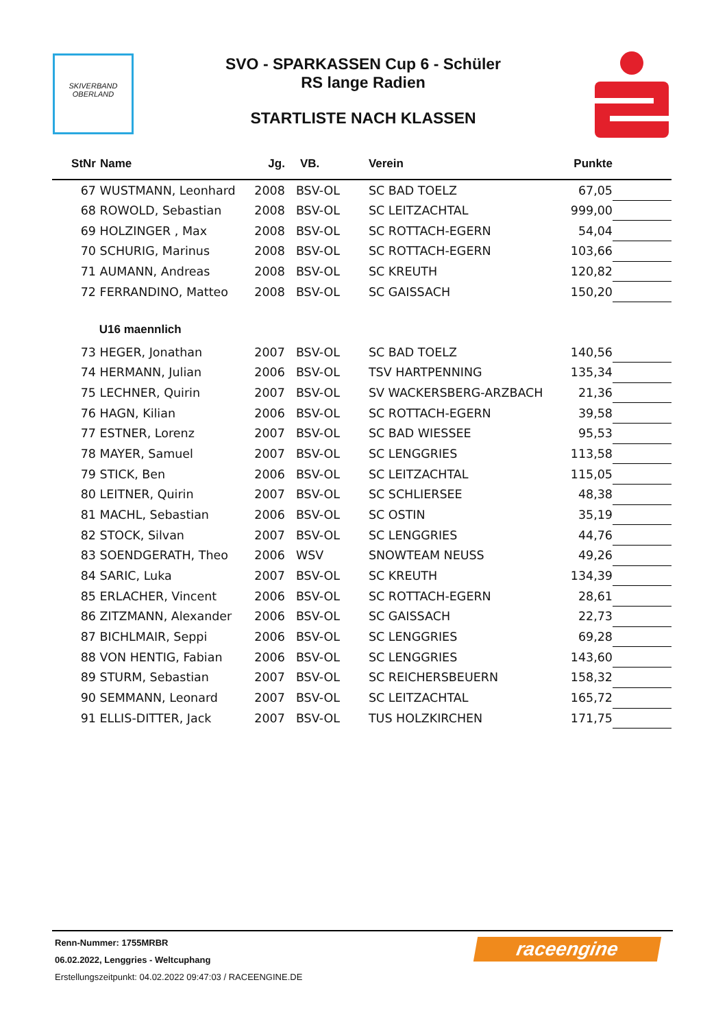SKIVERBAND
OBERLAND
SVO - SPARKASSEN Cup 6 - Schüler
RS lange Radien
STARTLISTE NACH KLASSEN
| StNr | Name | Jg. | VB. | Verein | Punkte | |
| --- | --- | --- | --- | --- | --- | --- |
| 67 | WUSTMANN, Leonhard | 2008 | BSV-OL | SC BAD TOELZ | 67,05 | |
| 68 | ROWOLD, Sebastian | 2008 | BSV-OL | SC LEITZACHTAL | 999,00 | |
| 69 | HOLZINGER , Max | 2008 | BSV-OL | SC ROTTACH-EGERN | 54,04 | |
| 70 | SCHURIG, Marinus | 2008 | BSV-OL | SC ROTTACH-EGERN | 103,66 | |
| 71 | AUMANN, Andreas | 2008 | BSV-OL | SC KREUTH | 120,82 | |
| 72 | FERRANDINO, Matteo | 2008 | BSV-OL | SC GAISSACH | 150,20 | |
| | U16 maennlich | | | | | |
| 73 | HEGER, Jonathan | 2007 | BSV-OL | SC BAD TOELZ | 140,56 | |
| 74 | HERMANN, Julian | 2006 | BSV-OL | TSV HARTPENNING | 135,34 | |
| 75 | LECHNER, Quirin | 2007 | BSV-OL | SV WACKERSBERG-ARZBACH | 21,36 | |
| 76 | HAGN, Kilian | 2006 | BSV-OL | SC ROTTACH-EGERN | 39,58 | |
| 77 | ESTNER, Lorenz | 2007 | BSV-OL | SC BAD WIESSEE | 95,53 | |
| 78 | MAYER, Samuel | 2007 | BSV-OL | SC LENGGRIES | 113,58 | |
| 79 | STICK, Ben | 2006 | BSV-OL | SC LEITZACHTAL | 115,05 | |
| 80 | LEITNER, Quirin | 2007 | BSV-OL | SC SCHLIERSEE | 48,38 | |
| 81 | MACHL, Sebastian | 2006 | BSV-OL | SC OSTIN | 35,19 | |
| 82 | STOCK, Silvan | 2007 | BSV-OL | SC LENGGRIES | 44,76 | |
| 83 | SOENDGERATH, Theo | 2006 | WSV | SNOWTEAM NEUSS | 49,26 | |
| 84 | SARIC, Luka | 2007 | BSV-OL | SC KREUTH | 134,39 | |
| 85 | ERLACHER, Vincent | 2006 | BSV-OL | SC ROTTACH-EGERN | 28,61 | |
| 86 | ZITZMANN, Alexander | 2006 | BSV-OL | SC GAISSACH | 22,73 | |
| 87 | BICHLMAIR, Seppi | 2006 | BSV-OL | SC LENGGRIES | 69,28 | |
| 88 | VON HENTIG, Fabian | 2006 | BSV-OL | SC LENGGRIES | 143,60 | |
| 89 | STURM, Sebastian | 2007 | BSV-OL | SC REICHERSBEUERN | 158,32 | |
| 90 | SEMMANN, Leonard | 2007 | BSV-OL | SC LEITZACHTAL | 165,72 | |
| 91 | ELLIS-DITTER, Jack | 2007 | BSV-OL | TUS HOLZKIRCHEN | 171,75 | |
raceengine
Renn-Nummer: 1755MRBR
06.02.2022, Lenggries - Weltcuphang
Erstellungszeitpunkt: 04.02.2022 09:47:03 / RACEENGINE.DE